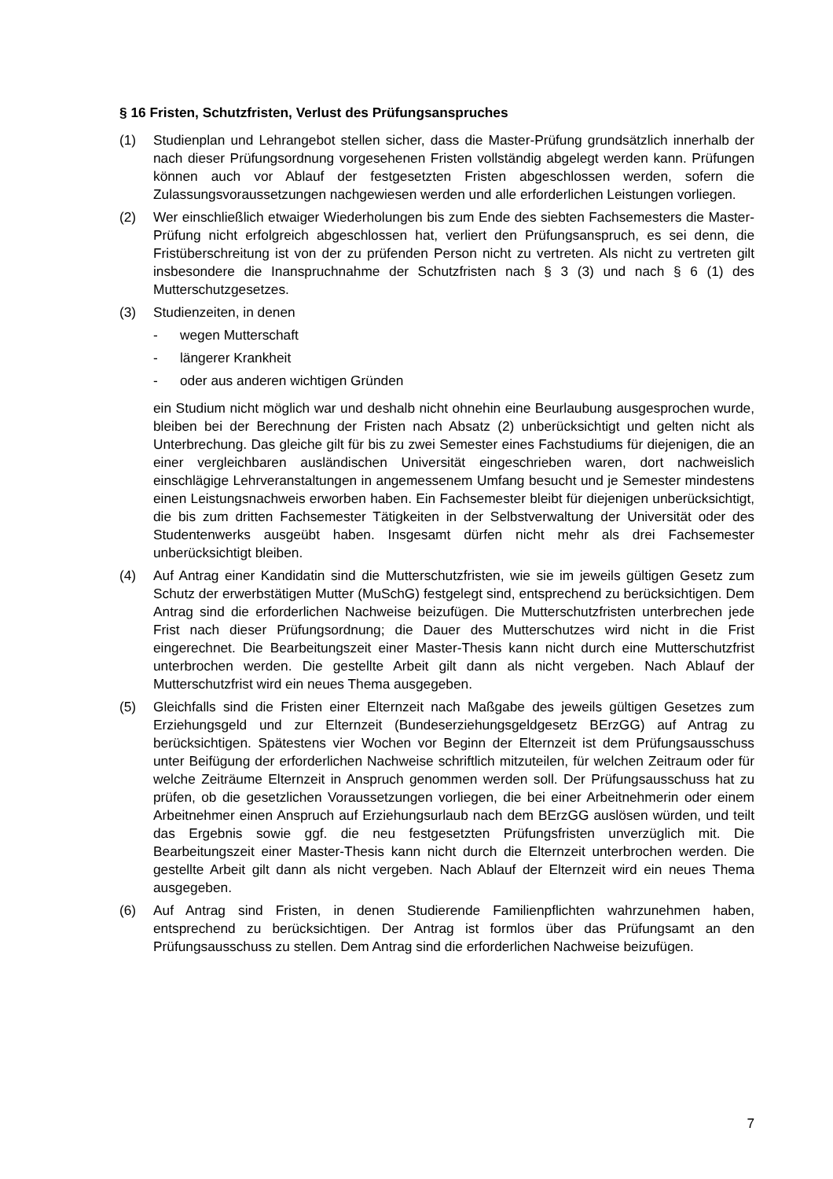§ 16 Fristen, Schutzfristen, Verlust des Prüfungsanspruches
(1) Studienplan und Lehrangebot stellen sicher, dass die Master-Prüfung grundsätzlich innerhalb der nach dieser Prüfungsordnung vorgesehenen Fristen vollständig abgelegt werden kann. Prüfungen können auch vor Ablauf der festgesetzten Fristen abgeschlossen werden, sofern die Zulassungsvoraussetzungen nachgewiesen werden und alle erforderlichen Leistungen vorliegen.
(2) Wer einschließlich etwaiger Wiederholungen bis zum Ende des siebten Fachsemesters die Master-Prüfung nicht erfolgreich abgeschlossen hat, verliert den Prüfungsanspruch, es sei denn, die Fristüberschreitung ist von der zu prüfenden Person nicht zu vertreten. Als nicht zu vertreten gilt insbesondere die Inanspruchnahme der Schutzfristen nach § 3 (3) und nach § 6 (1) des Mutterschutzgesetzes.
(3) Studienzeiten, in denen
- wegen Mutterschaft
- längerer Krankheit
- oder aus anderen wichtigen Gründen
ein Studium nicht möglich war und deshalb nicht ohnehin eine Beurlaubung ausgesprochen wurde, bleiben bei der Berechnung der Fristen nach Absatz (2) unberücksichtigt und gelten nicht als Unterbrechung. Das gleiche gilt für bis zu zwei Semester eines Fachstudiums für diejenigen, die an einer vergleichbaren ausländischen Universität eingeschrieben waren, dort nachweislich einschlägige Lehrveranstaltungen in angemessenem Umfang besucht und je Semester mindestens einen Leistungsnachweis erworben haben. Ein Fachsemester bleibt für diejenigen unberücksichtigt, die bis zum dritten Fachsemester Tätigkeiten in der Selbstverwaltung der Universität oder des Studentenwerks ausgeübt haben. Insgesamt dürfen nicht mehr als drei Fachsemester unberücksichtigt bleiben.
(4) Auf Antrag einer Kandidatin sind die Mutterschutzfristen, wie sie im jeweils gültigen Gesetz zum Schutz der erwerbstätigen Mutter (MuSchG) festgelegt sind, entsprechend zu berücksichtigen. Dem Antrag sind die erforderlichen Nachweise beizufügen. Die Mutterschutzfristen unterbrechen jede Frist nach dieser Prüfungsordnung; die Dauer des Mutterschutzes wird nicht in die Frist eingerechnet. Die Bearbeitungszeit einer Master-Thesis kann nicht durch eine Mutterschutzfrist unterbrochen werden. Die gestellte Arbeit gilt dann als nicht vergeben. Nach Ablauf der Mutterschutzfrist wird ein neues Thema ausgegeben.
(5) Gleichfalls sind die Fristen einer Elternzeit nach Maßgabe des jeweils gültigen Gesetzes zum Erziehungsgeld und zur Elternzeit (Bundeserziehungsgeldgesetz BErzGG) auf Antrag zu berücksichtigen. Spätestens vier Wochen vor Beginn der Elternzeit ist dem Prüfungsausschuss unter Beifügung der erforderlichen Nachweise schriftlich mitzuteilen, für welchen Zeitraum oder für welche Zeiträume Elternzeit in Anspruch genommen werden soll. Der Prüfungsausschuss hat zu prüfen, ob die gesetzlichen Voraussetzungen vorliegen, die bei einer Arbeitnehmerin oder einem Arbeitnehmer einen Anspruch auf Erziehungsurlaub nach dem BErzGG auslösen würden, und teilt das Ergebnis sowie ggf. die neu festgesetzten Prüfungsfristen unverzüglich mit. Die Bearbeitungszeit einer Master-Thesis kann nicht durch die Elternzeit unterbrochen werden. Die gestellte Arbeit gilt dann als nicht vergeben. Nach Ablauf der Elternzeit wird ein neues Thema ausgegeben.
(6) Auf Antrag sind Fristen, in denen Studierende Familienpflichten wahrzunehmen haben, entsprechend zu berücksichtigen. Der Antrag ist formlos über das Prüfungsamt an den Prüfungsausschuss zu stellen. Dem Antrag sind die erforderlichen Nachweise beizufügen.
7